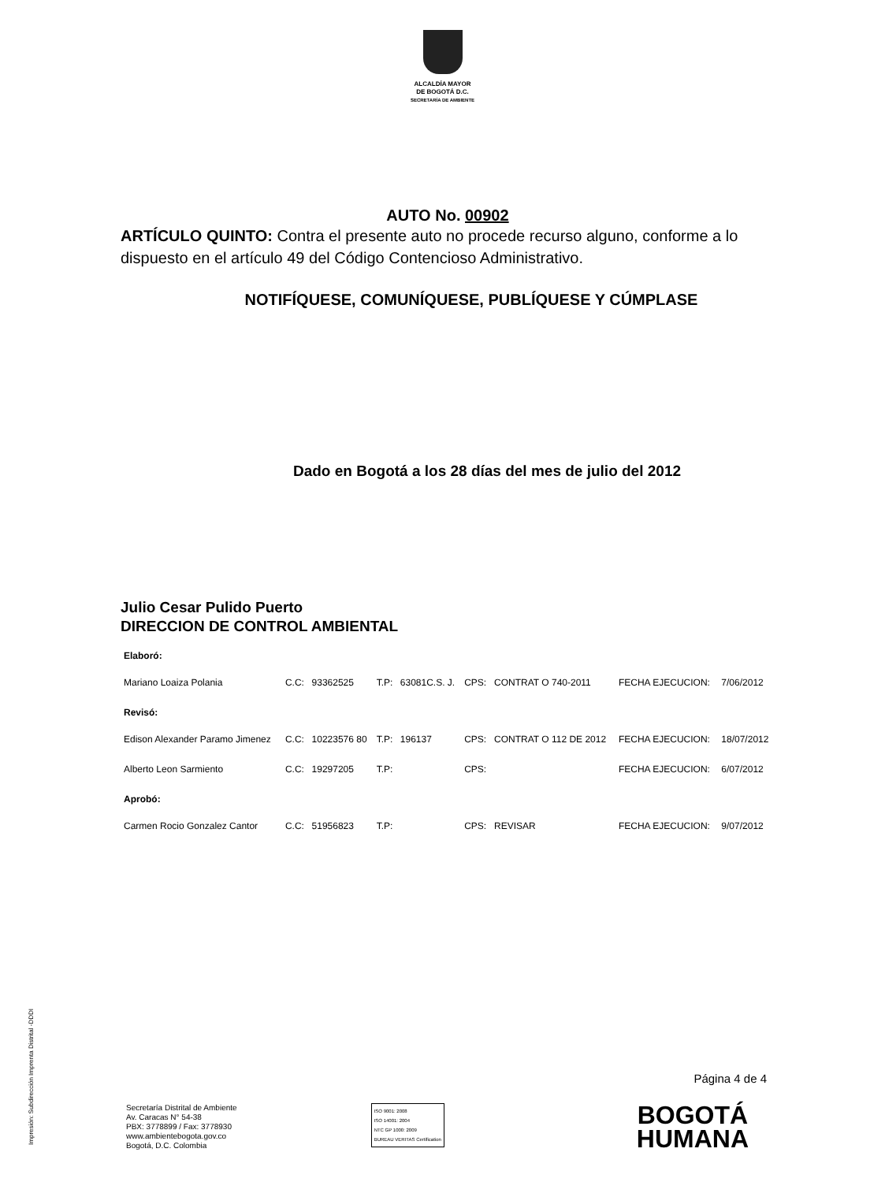ALCALDÍA MAYOR
DE BOGOTÁ D.C.
SECRETARÍA DE AMBIENTE
AUTO No. 00902
ARTÍCULO QUINTO: Contra el presente auto no procede recurso alguno, conforme a lo dispuesto en el artículo 49 del Código Contencioso Administrativo.
NOTIFÍQUESE, COMUNÍQUESE, PUBLÍQUESE Y CÚMPLASE
Dado en Bogotá a los 28 días del mes de julio del 2012
Julio Cesar Pulido Puerto
DIRECCION DE CONTROL AMBIENTAL
| Elaboró: | | | | | | | | |
| Mariano Loaiza Polania | C.C: | 93362525 | T.P: | 63081C.S. J. | CPS: | CONTRAT O 740-2011 | FECHA EJECUCION: | 7/06/2012 |
| Revisó: | | | | | | | | |
| Edison Alexander Paramo Jimenez | C.C: | 10223576 80 | T.P: | 196137 | CPS: | CONTRAT O 112 DE 2012 | FECHA EJECUCION: | 18/07/2012 |
| Alberto Leon Sarmiento | C.C: | 19297205 | T.P: | | CPS: | | FECHA EJECUCION: | 6/07/2012 |
| Aprobó: | | | | | | | | |
| Carmen Rocio Gonzalez Cantor | C.C: | 51956823 | T.P: | | CPS: | REVISAR | FECHA EJECUCION: | 9/07/2012 |
Impresión: Subdirección Imprenta Distrital -DDDI
Página 4 de 4
Secretaría Distrital de Ambiente
Av. Caracas N° 54-38
PBX: 3778899 / Fax: 3778930
www.ambientebogota.gov.co
Bogotá, D.C. Colombia
ISO 9001: 2008
ISO 14001: 2004
NTC GP 1000: 2009
BUREAU VERITAS Certification
BOGOTÁ
HUMANA